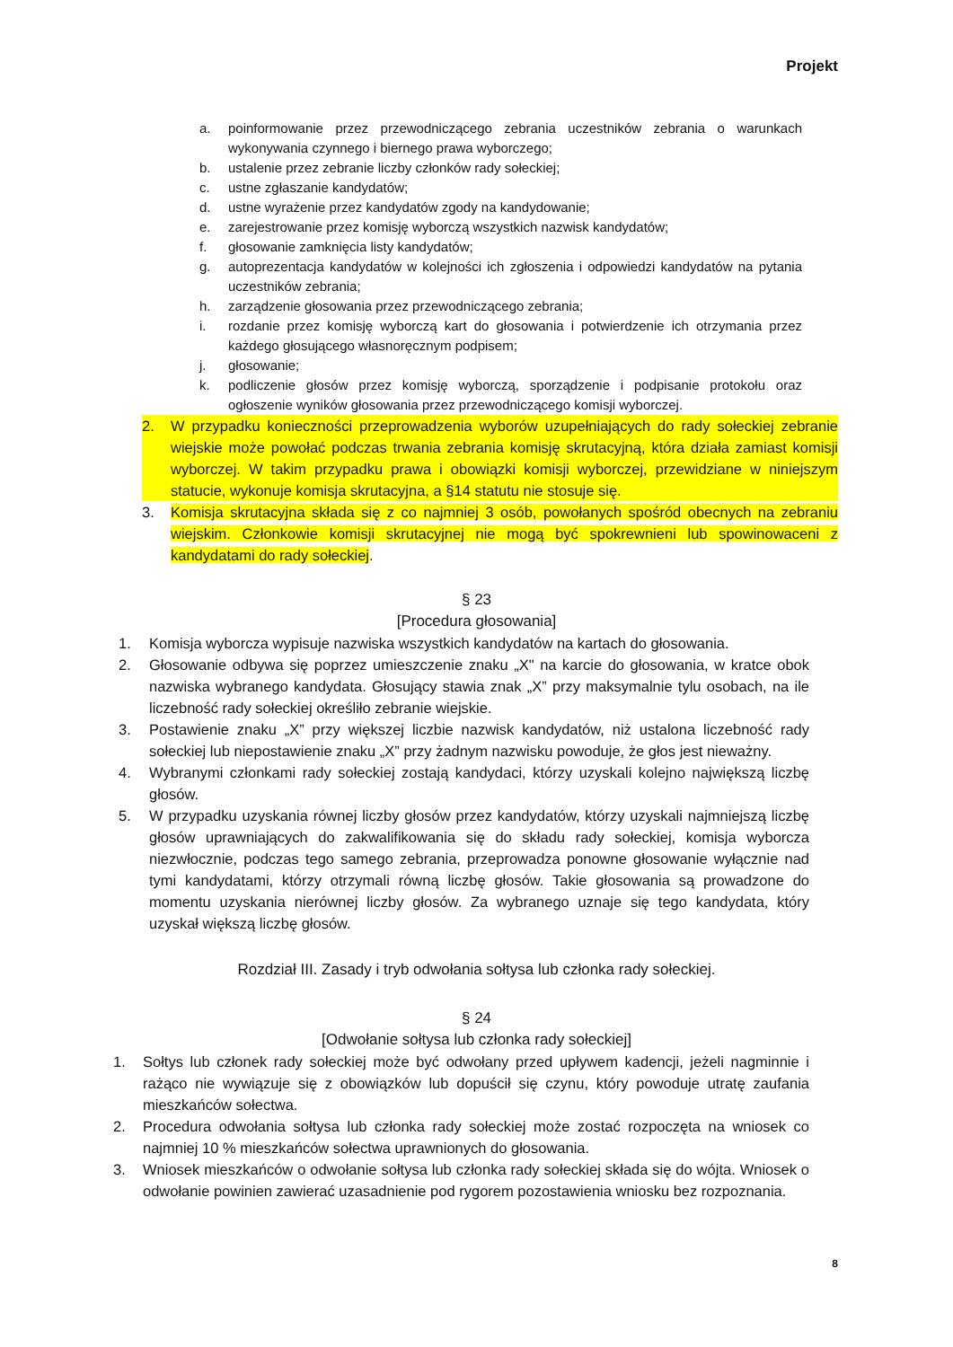Projekt
a. poinformowanie przez przewodniczącego zebrania uczestników zebrania o warunkach wykonywania czynnego i biernego prawa wyborczego;
b. ustalenie przez zebranie liczby członków rady sołeckiej;
c. ustne zgłaszanie kandydatów;
d. ustne wyrażenie przez kandydatów zgody na kandydowanie;
e. zarejestrowanie przez komisję wyborczą wszystkich nazwisk kandydatów;
f. głosowanie zamknięcia listy kandydatów;
g. autoprezentacja kandydatów w kolejności ich zgłoszenia i odpowiedzi kandydatów na pytania uczestników zebrania;
h. zarządzenie głosowania przez przewodniczącego zebrania;
i. rozdanie przez komisję wyborczą kart do głosowania i potwierdzenie ich otrzymania przez każdego głosującego własnoręcznym podpisem;
j. głosowanie;
k. podliczenie głosów przez komisję wyborczą, sporządzenie i podpisanie protokołu oraz ogłoszenie wyników głosowania przez przewodniczącego komisji wyborczej.
2. W przypadku konieczności przeprowadzenia wyborów uzupełniających do rady sołeckiej zebranie wiejskie może powołać podczas trwania zebrania komisję skrutacyjną, która działa zamiast komisji wyborczej. W takim przypadku prawa i obowiązki komisji wyborczej, przewidziane w niniejszym statucie, wykonuje komisja skrutacyjna, a §14 statutu nie stosuje się.
3. Komisja skrutacyjna składa się z co najmniej 3 osób, powołanych spośród obecnych na zebraniu wiejskim. Członkowie komisji skrutacyjnej nie mogą być spokrewnieni lub spowinowaceni z kandydatami do rady sołeckiej.
§ 23
[Procedura głosowania]
1. Komisja wyborcza wypisuje nazwiska wszystkich kandydatów na kartach do głosowania.
2. Głosowanie odbywa się poprzez umieszczenie znaku „X" na karcie do głosowania, w kratce obok nazwiska wybranego kandydata. Głosujący stawia znak „X” przy maksymalnie tylu osobach, na ile liczebność rady sołeckiej określiło zebranie wiejskie.
3. Postawienie znaku „X” przy większej liczbie nazwisk kandydatów, niż ustalona liczebność rady sołeckiej lub niepostawienie znaku „X” przy żadnym nazwisku powoduje, że głos jest nieważny.
4. Wybranymi członkami rady sołeckiej zostają kandydaci, którzy uzyskali kolejno największą liczbę głosów.
5. W przypadku uzyskania równej liczby głosów przez kandydatów, którzy uzyskali najmniejszą liczbę głosów uprawniających do zakwalifikowania się do składu rady sołeckiej, komisja wyborcza niezwłocznie, podczas tego samego zebrania, przeprowadza ponowne głosowanie wyłącznie nad tymi kandydatami, którzy otrzymali równą liczbę głosów. Takie głosowania są prowadzone do momentu uzyskania nierównej liczby głosów. Za wybranego uznaje się tego kandydata, który uzyskał większą liczbę głosów.
Rozdział III. Zasady i tryb odwołania sołtysa lub członka rady sołeckiej.
§ 24
[Odwołanie sołtysa lub członka rady sołeckiej]
1. Sołtys lub członek rady sołeckiej może być odwołany przed upływem kadencji, jeżeli nagminnie i rażąco nie wywiązuje się z obowiązków lub dopuścił się czynu, który powoduje utratę zaufania mieszkańców sołectwa.
2. Procedura odwołania sołtysa lub członka rady sołeckiej może zostać rozpoczęta na wniosek co najmniej 10 % mieszkańców sołectwa uprawnionych do głosowania.
3. Wniosek mieszkańców o odwołanie sołtysa lub członka rady sołeckiej składa się do wójta. Wniosek o odwołanie powinien zawierać uzasadnienie pod rygorem pozostawienia wniosku bez rozpoznania.
8